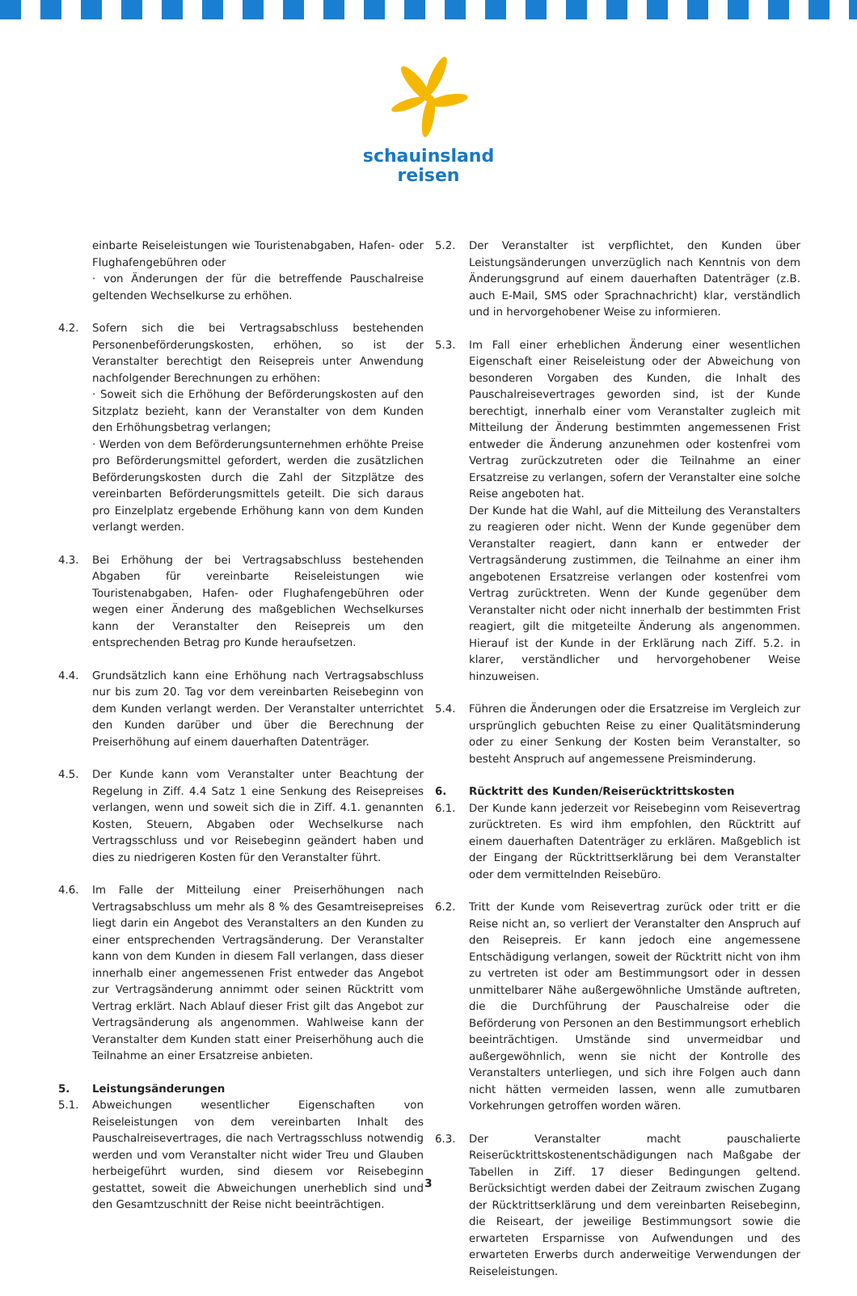schauinsland
reisen
einbarte Reiseleistungen wie Touristenabgaben, Hafen- oder Flughafengebühren oder
· von Änderungen der für die betreffende Pauschalreise geltenden Wechselkurse zu erhöhen.
4.2. Sofern sich die bei Vertragsabschluss bestehenden Personenbeförderungskosten, erhöhen, so ist der Veranstalter berechtigt den Reisepreis unter Anwendung nachfolgender Berechnungen zu erhöhen:
· Soweit sich die Erhöhung der Beförderungskosten auf den Sitzplatz bezieht, kann der Veranstalter von dem Kunden den Erhöhungsbetrag verlangen;
· Werden von dem Beförderungsunternehmen erhöhte Preise pro Beförderungsmittel gefordert, werden die zusätzlichen Beförderungskosten durch die Zahl der Sitzplätze des vereinbarten Beförderungsmittels geteilt. Die sich daraus pro Einzelplatz ergebende Erhöhung kann von dem Kunden verlangt werden.
4.3. Bei Erhöhung der bei Vertragsabschluss bestehenden Abgaben für vereinbarte Reiseleistungen wie Touristenabgaben, Hafen- oder Flughafengebühren oder wegen einer Änderung des maßgeblichen Wechselkurses kann der Veranstalter den Reisepreis um den entsprechenden Betrag pro Kunde heraufsetzen.
4.4. Grundsätzlich kann eine Erhöhung nach Vertragsabschluss nur bis zum 20. Tag vor dem vereinbarten Reisebeginn von dem Kunden verlangt werden. Der Veranstalter unterrichtet den Kunden darüber und über die Berechnung der Preiserhöhung auf einem dauerhaften Datenträger.
4.5. Der Kunde kann vom Veranstalter unter Beachtung der Regelung in Ziff. 4.4 Satz 1 eine Senkung des Reisepreises verlangen, wenn und soweit sich die in Ziff. 4.1. genannten Kosten, Steuern, Abgaben oder Wechselkurse nach Vertragsschluss und vor Reisebeginn geändert haben und dies zu niedrigeren Kosten für den Veranstalter führt.
4.6. Im Falle der Mitteilung einer Preiserhöhungen nach Vertragsabschluss um mehr als 8 % des Gesamtreisepreises liegt darin ein Angebot des Veranstalters an den Kunden zu einer entsprechenden Vertragsänderung. Der Veranstalter kann von dem Kunden in diesem Fall verlangen, dass dieser innerhalb einer angemessenen Frist entweder das Angebot zur Vertragsänderung annimmt oder seinen Rücktritt vom Vertrag erklärt. Nach Ablauf dieser Frist gilt das Angebot zur Vertragsänderung als angenommen. Wahlweise kann der Veranstalter dem Kunden statt einer Preiserhöhung auch die Teilnahme an einer Ersatzreise anbieten.
5. Leistungsänderungen
5.1. Abweichungen wesentlicher Eigenschaften von Reiseleistungen von dem vereinbarten Inhalt des Pauschalreisevertrages, die nach Vertragsschluss notwendig werden und vom Veranstalter nicht wider Treu und Glauben herbeigeführt wurden, sind diesem vor Reisebeginn gestattet, soweit die Abweichungen unerheblich sind und den Gesamtzuschnitt der Reise nicht beeinträchtigen.
5.2. Der Veranstalter ist verpflichtet, den Kunden über Leistungsänderungen unverzüglich nach Kenntnis von dem Änderungsgrund auf einem dauerhaften Datenträger (z.B. auch E-Mail, SMS oder Sprachnachricht) klar, verständlich und in hervorgehobener Weise zu informieren.
5.3. Im Fall einer erheblichen Änderung einer wesentlichen Eigenschaft einer Reiseleistung oder der Abweichung von besonderen Vorgaben des Kunden, die Inhalt des Pauschalreisevertrages geworden sind, ist der Kunde berechtigt, innerhalb einer vom Veranstalter zugleich mit Mitteilung der Änderung bestimmten angemessenen Frist entweder die Änderung anzunehmen oder kostenfrei vom Vertrag zurückzutreten oder die Teilnahme an einer Ersatzreise zu verlangen, sofern der Veranstalter eine solche Reise angeboten hat.
Der Kunde hat die Wahl, auf die Mitteilung des Veranstalters zu reagieren oder nicht. Wenn der Kunde gegenüber dem Veranstalter reagiert, dann kann er entweder der Vertragsänderung zustimmen, die Teilnahme an einer ihm angebotenen Ersatzreise verlangen oder kostenfrei vom Vertrag zurücktreten. Wenn der Kunde gegenüber dem Veranstalter nicht oder nicht innerhalb der bestimmten Frist reagiert, gilt die mitgeteilte Änderung als angenommen. Hierauf ist der Kunde in der Erklärung nach Ziff. 5.2. in klarer, verständlicher und hervorgehobener Weise hinzuweisen.
5.4. Führen die Änderungen oder die Ersatzreise im Vergleich zur ursprünglich gebuchten Reise zu einer Qualitätsminderung oder zu einer Senkung der Kosten beim Veranstalter, so besteht Anspruch auf angemessene Preisminderung.
6. Rücktritt des Kunden/Reiserücktrittskosten
6.1. Der Kunde kann jederzeit vor Reisebeginn vom Reisevertrag zurücktreten. Es wird ihm empfohlen, den Rücktritt auf einem dauerhaften Datenträger zu erklären. Maßgeblich ist der Eingang der Rücktrittserklärung bei dem Veranstalter oder dem vermittelnden Reisebüro.
6.2. Tritt der Kunde vom Reisevertrag zurück oder tritt er die Reise nicht an, so verliert der Veranstalter den Anspruch auf den Reisepreis. Er kann jedoch eine angemessene Entschädigung verlangen, soweit der Rücktritt nicht von ihm zu vertreten ist oder am Bestimmungsort oder in dessen unmittelbarer Nähe außergewöhnliche Umstände auftreten, die die Durchführung der Pauschalreise oder die Beförderung von Personen an den Bestimmungsort erheblich beeinträchtigen. Umstände sind unvermeidbar und außergewöhnlich, wenn sie nicht der Kontrolle des Veranstalters unterliegen, und sich ihre Folgen auch dann nicht hätten vermeiden lassen, wenn alle zumutbaren Vorkehrungen getroffen worden wären.
6.3. Der Veranstalter macht pauschalierte Reiserücktrittskostenentschädigungen nach Maßgabe der Tabellen in Ziff. 17 dieser Bedingungen geltend. Berücksichtigt werden dabei der Zeitraum zwischen Zugang der Rücktrittserklärung und dem vereinbarten Reisebeginn, die Reiseart, der jeweilige Bestimmungsort sowie die erwarteten Ersparnisse von Aufwendungen und des erwarteten Erwerbs durch anderweitige Verwendungen der Reiseleistungen.
3